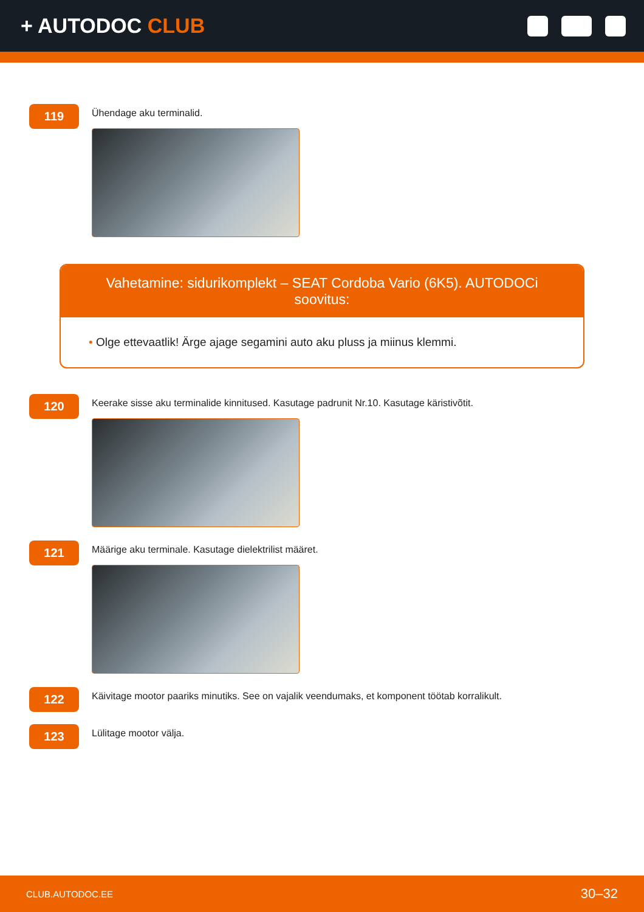+ AUTODOC CLUB
119
Ühendage aku terminalid.
Vahetamine: sidurikomplekt – SEAT Cordoba Vario (6K5). AUTODOCi soovitus:
• Olge ettevaatlik! Ärge ajage segamini auto aku pluss ja miinus klemmi.
120
Keerake sisse aku terminalide kinnitused. Kasutage padrunit Nr.10. Kasutage käristivõtit.
121
Määrige aku terminale. Kasutage dielektrilist määret.
122
Käivitage mootor paariks minutiks. See on vajalik veendumaks, et komponent töötab korralikult.
123
Lülitage mootor välja.
CLUB.AUTODOC.EE 30–32